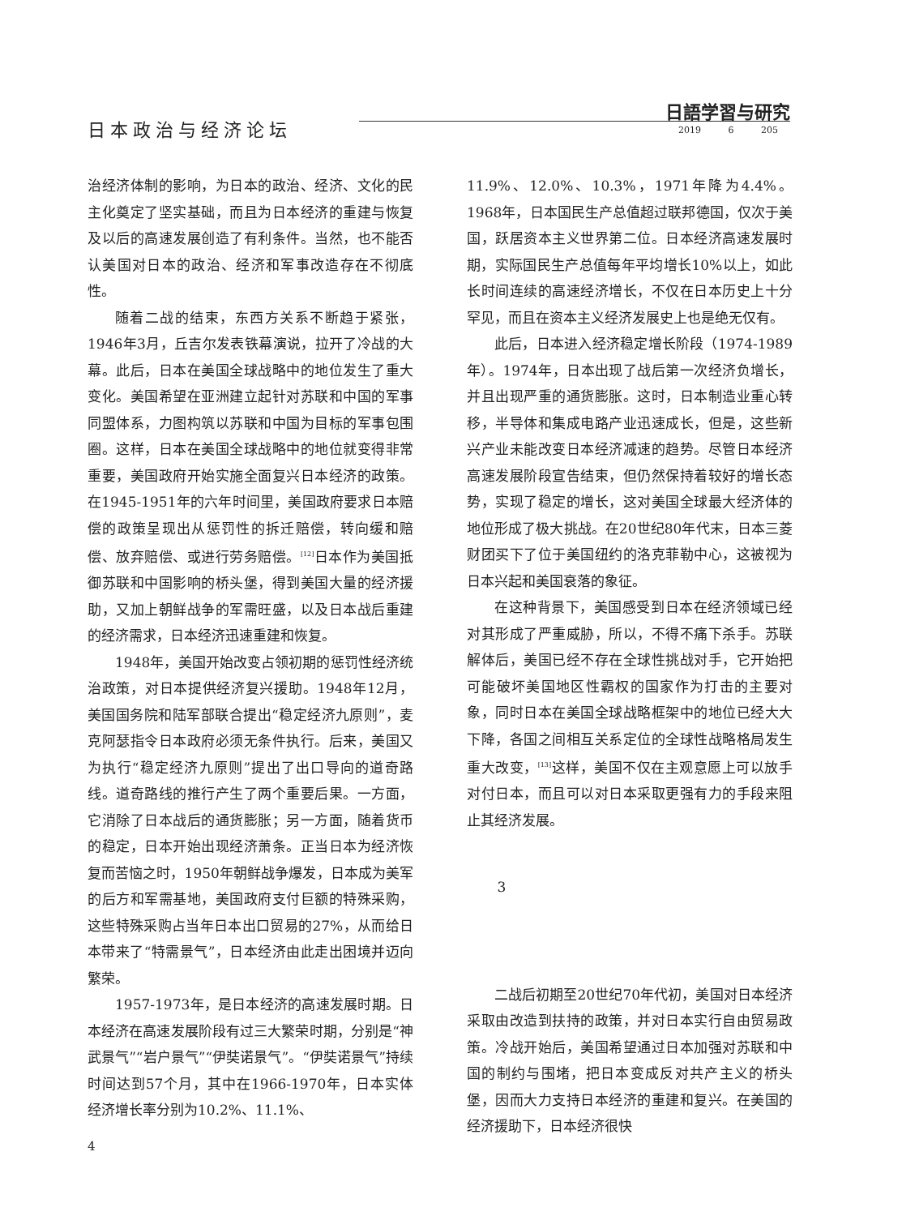日本政治与经济论坛
日語学習与研究
2019 6 205
治经济体制的影响，为日本的政治、经济、文化的民主化奠定了坚实基础，而且为日本经济的重建与恢复及以后的高速发展创造了有利条件。当然，也不能否认美国对日本的政治、经济和军事改造存在不彻底性。
随着二战的结束，东西方关系不断趋于紧张，1946年3月，丘吉尔发表铁幕演说，拉开了冷战的大幕。此后，日本在美国全球战略中的地位发生了重大变化。美国希望在亚洲建立起针对苏联和中国的军事同盟体系，力图构筑以苏联和中国为目标的军事包围圈。这样，日本在美国全球战略中的地位就变得非常重要，美国政府开始实施全面复兴日本经济的政策。在1945-1951年的六年时间里，美国政府要求日本赔偿的政策呈现出从惩罚性的拆迁赔偿，转向缓和赔偿、放弃赔偿、或进行劳务赔偿。<sup>[12]</sup>日本作为美国抵御苏联和中国影响的桥头堡，得到美国大量的经济援助，又加上朝鲜战争的军需旺盛，以及日本战后重建的经济需求，日本经济迅速重建和恢复。
1948年，美国开始改变占领初期的惩罚性经济统治政策，对日本提供经济复兴援助。1948年12月，美国国务院和陆军部联合提出“稳定经济九原则”，麦克阿瑟指令日本政府必须无条件执行。后来，美国又为执行“稳定经济九原则”提出了出口导向的道奇路线。道奇路线的推行产生了两个重要后果。一方面，它消除了日本战后的通货膨胀；另一方面，随着货币的稳定，日本开始出现经济萧条。正当日本为经济恢复而苦恼之时，1950年朝鲜战争爆发，日本成为美军的后方和军需基地，美国政府支付巨额的特殊采购，这些特殊采购占当年日本出口贸易的27%，从而给日本带来了“特需景气”，日本经济由此走出困境并迈向繁荣。
1957-1973年，是日本经济的高速发展时期。日本经济在高速发展阶段有过三大繁荣时期，分别是“神武景气”“岩户景气”“伊奘诺景气”。“伊奘诺景气”持续时间达到57个月，其中在1966-1970年，日本实体经济增长率分别为10.2%、11.1%、
11.9%、12.0%、10.3%，1971年降为4.4%。1968年，日本国民生产总值超过联邦德国，仅次于美国，跃居资本主义世界第二位。日本经济高速发展时期，实际国民生产总值每年平均增长10%以上，如此长时间连续的高速经济增长，不仅在日本历史上十分罕见，而且在资本主义经济发展史上也是绝无仅有。
此后，日本进入经济稳定增长阶段（1974-1989年）。1974年，日本出现了战后第一次经济负增长，并且出现严重的通货膨胀。这时，日本制造业重心转移，半导体和集成电路产业迅速成长，但是，这些新兴产业未能改变日本经济减速的趋势。尽管日本经济高速发展阶段宣告结束，但仍然保持着较好的增长态势，实现了稳定的增长，这对美国全球最大经济体的地位形成了极大挑战。在20世纪80年代末，日本三菱财团买下了位于美国纽约的洛克菲勒中心，这被视为日本兴起和美国衰落的象征。
在这种背景下，美国感受到日本在经济领域已经对其形成了严重威胁，所以，不得不痛下杀手。苏联解体后，美国已经不存在全球性挑战对手，它开始把可能破坏美国地区性霸权的国家作为打击的主要对象，同时日本在美国全球战略框架中的地位已经大大下降，各国之间相互关系定位的全球性战略格局发生重大改变，<sup>[13]</sup>这样，美国不仅在主观意愿上可以放手对付日本，而且可以对日本采取更强有力的手段来阻止其经济发展。
3
二战后初期至20世纪70年代初，美国对日本经济采取由改造到扶持的政策，并对日本实行自由贸易政策。冷战开始后，美国希望通过日本加强对苏联和中国的制约与围堵，把日本变成反对共产主义的桥头堡，因而大力支持日本经济的重建和复兴。在美国的经济援助下，日本经济很快
4